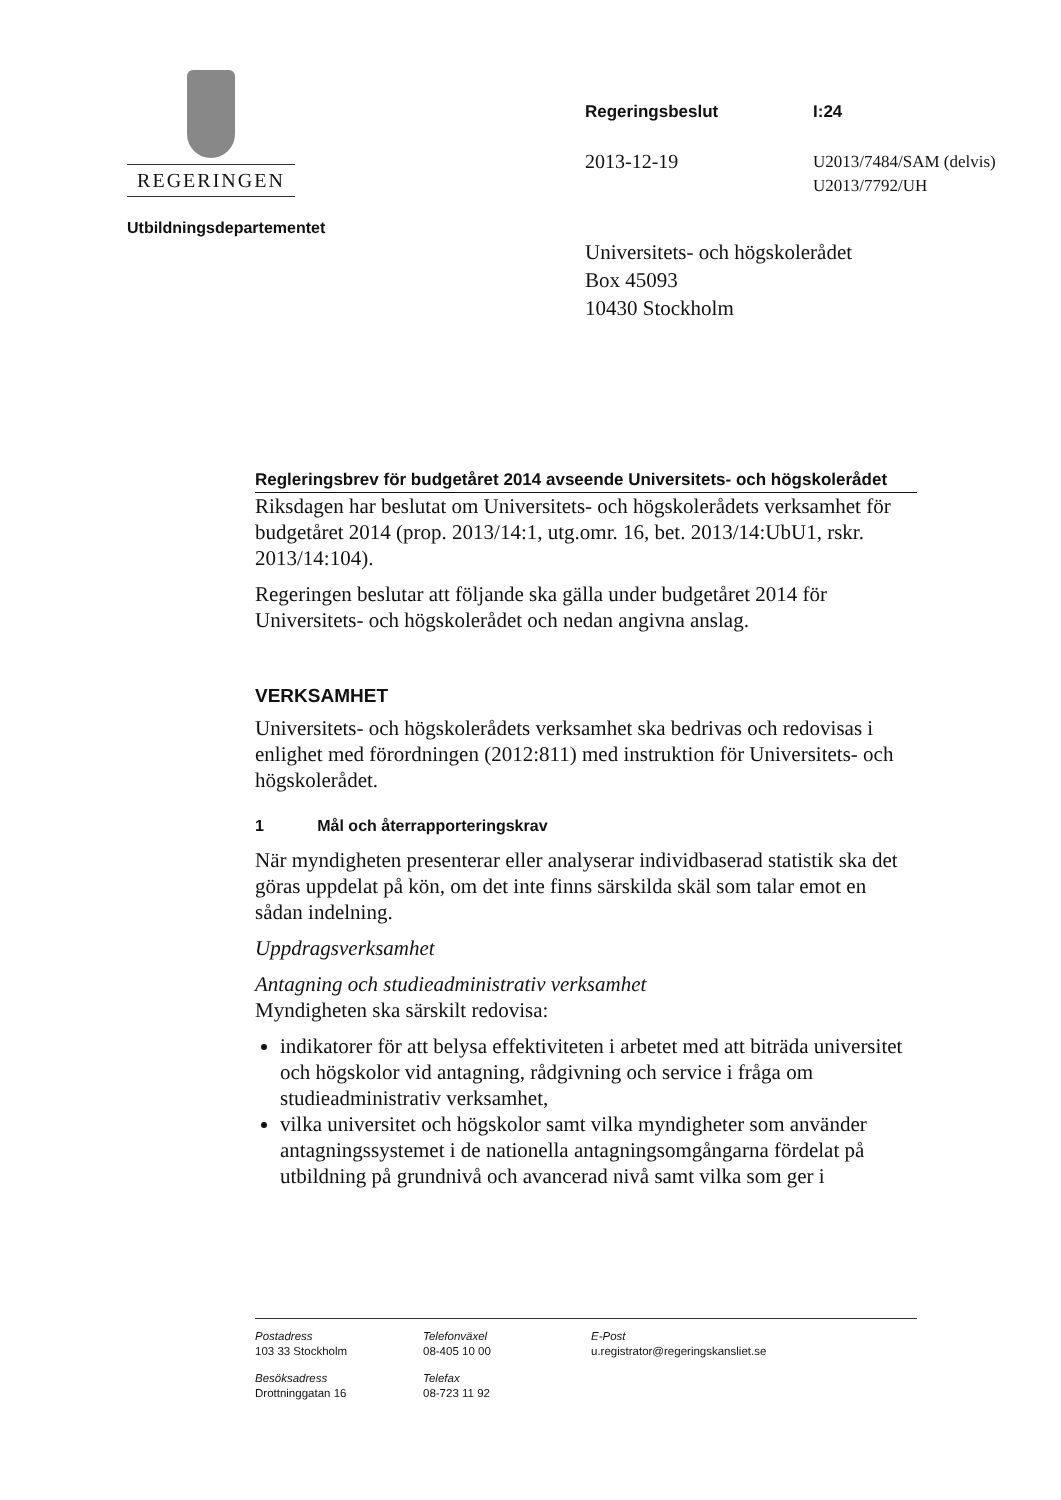REGERINGEN
Utbildningsdepartementet
Regeringsbeslut I:24
2013-12-19
U2013/7484/SAM (delvis)
U2013/7792/UH
Universitets- och högskolerådet
Box 45093
10430 Stockholm
Regleringsbrev för budgetåret 2014 avseende Universitets- och högskolerådet
Riksdagen har beslutat om Universitets- och högskolerådets verksamhet för budgetåret 2014 (prop. 2013/14:1, utg.omr. 16, bet. 2013/14:UbU1, rskr. 2013/14:104).
Regeringen beslutar att följande ska gälla under budgetåret 2014 för Universitets- och högskolerådet och nedan angivna anslag.
VERKSAMHET
Universitets- och högskolerådets verksamhet ska bedrivas och redovisas i enlighet med förordningen (2012:811) med instruktion för Universitets- och högskolerådet.
1 Mål och återrapporteringskrav
När myndigheten presenterar eller analyserar individbaserad statistik ska det göras uppdelat på kön, om det inte finns särskilda skäl som talar emot en sådan indelning.
Uppdragsverksamhet
Antagning och studieadministrativ verksamhet
Myndigheten ska särskilt redovisa:
indikatorer för att belysa effektiviteten i arbetet med att biträda universitet och högskolor vid antagning, rådgivning och service i fråga om studieadministrativ verksamhet,
vilka universitet och högskolor samt vilka myndigheter som använder antagningssystemet i de nationella antagningsomgångarna fördelat på utbildning på grundnivå och avancerad nivå samt vilka som ger i
Postadress
103 33 Stockholm
Telefonväxel
08-405 10 00
E-Post
u.registrator@regeringskansliet.se
Besöksadress
Drottninggatan 16
Telefax
08-723 11 92